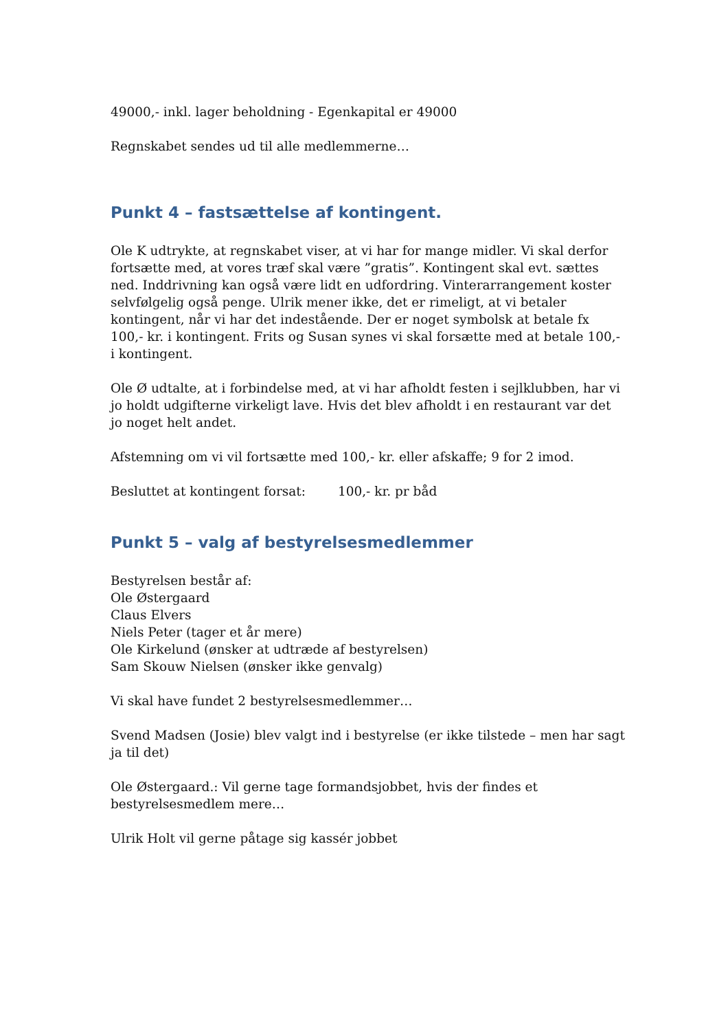49000,- inkl. lager beholdning - Egenkapital er 49000
Regnskabet sendes ud til alle medlemmerne…
Punkt 4 – fastsættelse af kontingent.
Ole K udtrykte, at regnskabet viser, at vi har for mange midler. Vi skal derfor fortsætte med, at vores træf skal være ”gratis”. Kontingent skal evt. sættes ned. Inddrivning kan også være lidt en udfordring. Vinterarrangement koster selvfølgelig også penge. Ulrik mener ikke, det er rimeligt, at vi betaler kontingent, når vi har det indestående. Der er noget symbolsk at betale fx 100,- kr. i kontingent. Frits og Susan synes vi skal forsætte med at betale 100,- i kontingent.
Ole Ø udtalte, at i forbindelse med, at vi har afholdt festen i sejlklubben, har vi jo holdt udgifterne virkeligt lave. Hvis det blev afholdt i en restaurant var det jo noget helt andet.
Afstemning om vi vil fortsætte med 100,- kr. eller afskaffe; 9 for 2 imod.
Besluttet at kontingent forsat: 100,- kr. pr båd
Punkt 5 – valg af bestyrelsesmedlemmer
Bestyrelsen består af:
Ole Østergaard
Claus Elvers
Niels Peter (tager et år mere)
Ole Kirkelund (ønsker at udtræde af bestyrelsen)
Sam Skouw Nielsen (ønsker ikke genvalg)
Vi skal have fundet 2 bestyrelsesmedlemmer…
Svend Madsen (Josie) blev valgt ind i bestyrelse (er ikke tilstede – men har sagt ja til det)
Ole Østergaard.: Vil gerne tage formandsjobbet, hvis der findes et bestyrelsesmedlem mere…
Ulrik Holt vil gerne påtage sig kassér jobbet